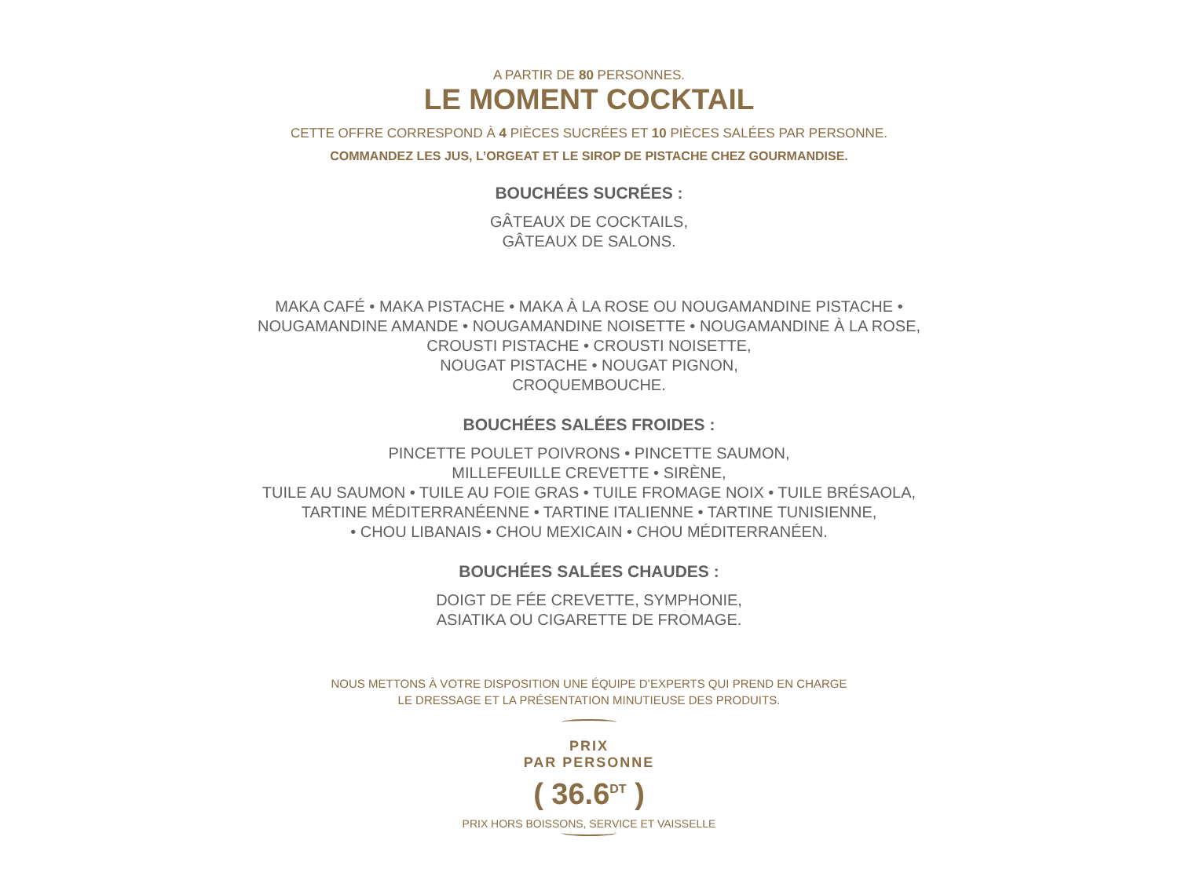A PARTIR DE 80 PERSONNES.
LE MOMENT COCKTAIL
CETTE OFFRE CORRESPOND À 4 PIÈCES SUCRÉES ET 10 PIÈCES SALÉES PAR PERSONNE.
COMMANDEZ LES JUS, L’ORGEAT ET LE SIROP DE PISTACHE CHEZ GOURMANDISE.
BOUCHÉES SUCRÉES :
GÂTEAUX DE COCKTAILS,
GÂTEAUX DE SALONS.
MAKA CAFÉ • MAKA PISTACHE • MAKA À LA ROSE OU NOUGAMANDINE PISTACHE •
NOUGAMANDINE AMANDE • NOUGAMANDINE NOISETTE • NOUGAMANDINE À LA ROSE,
CROUSTI PISTACHE • CROUSTI NOISETTE,
NOUGAT PISTACHE • NOUGAT PIGNON,
CROQUEMBOUCHE.
BOUCHÉES SALÉES FROIDES :
PINCETTE POULET POIVRONS • PINCETTE SAUMON,
MILLEFEUILLE CREVETTE • SIRÈNE,
TUILE AU SAUMON • TUILE AU FOIE GRAS • TUILE FROMAGE NOIX • TUILE BRÉSAOLA,
TARTINE MÉDITERRANÉENNE • TARTINE ITALIENNE • TARTINE TUNISIENNE,
• CHOU LIBANAIS • CHOU MEXICAIN • CHOU MÉDITERRANÉEN.
BOUCHÉES SALÉES CHAUDES :
DOIGT DE FÉE CREVETTE, SYMPHONIE,
ASIATIKA OU CIGARETTE DE FROMAGE.
NOUS METTONS À VOTRE DISPOSITION UNE ÉQUIPE D’EXPERTS QUI PREND EN CHARGE
LE DRESSAGE ET LA PRÉSENTATION MINUTIEUSE DES PRODUITS.
PRIX
PAR PERSONNE
( 36.6<sup>DT</sup> )
PRIX HORS BOISSONS, SERVICE ET VAISSELLE